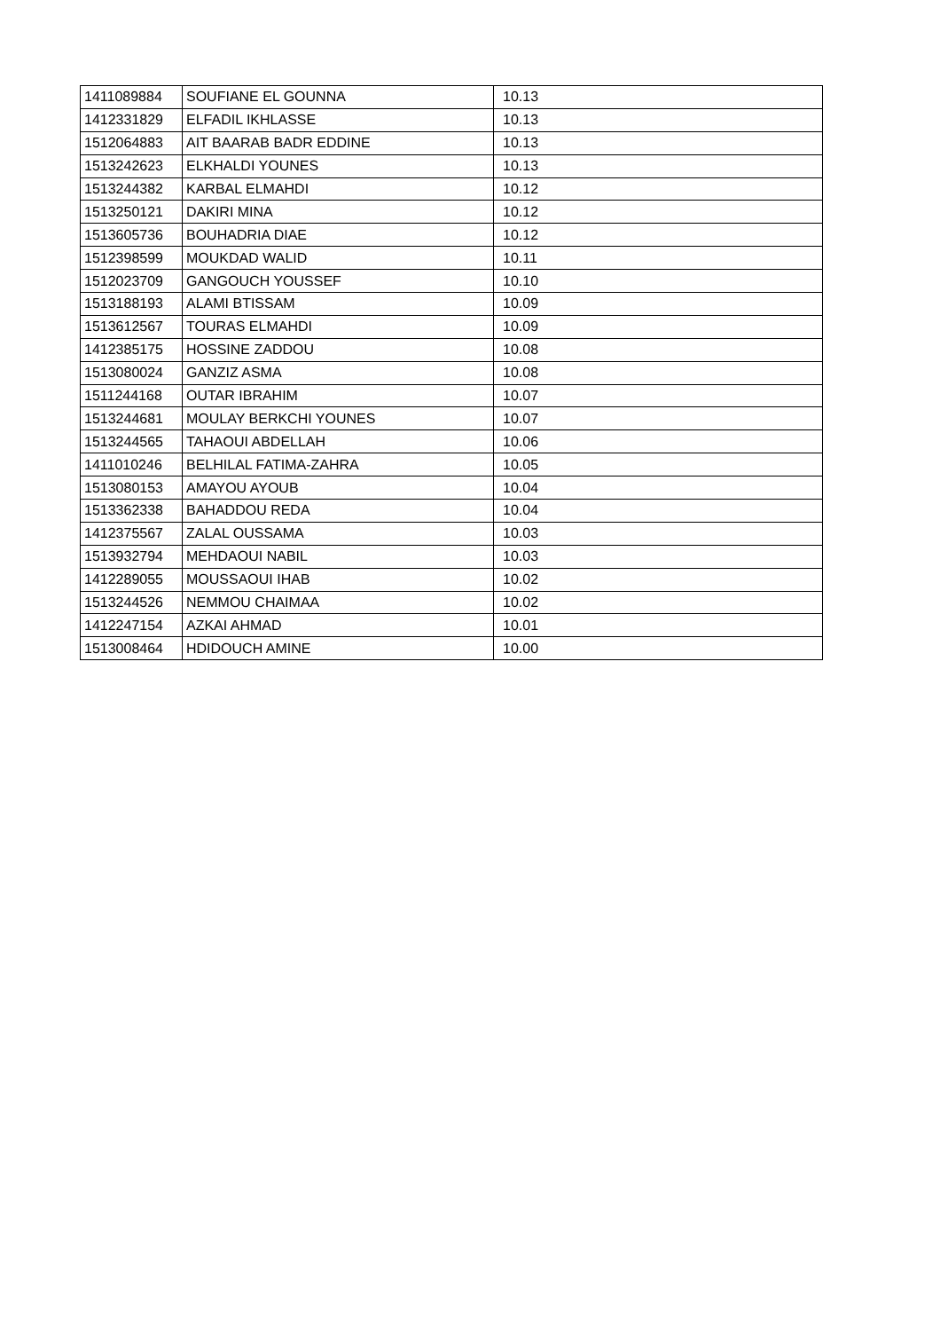| 1411089884 | SOUFIANE EL GOUNNA | 10.13 |
| 1412331829 | ELFADIL IKHLASSE | 10.13 |
| 1512064883 | AIT BAARAB BADR EDDINE | 10.13 |
| 1513242623 | ELKHALDI YOUNES | 10.13 |
| 1513244382 | KARBAL ELMAHDI | 10.12 |
| 1513250121 | DAKIRI MINA | 10.12 |
| 1513605736 | BOUHADRIA DIAE | 10.12 |
| 1512398599 | MOUKDAD WALID | 10.11 |
| 1512023709 | GANGOUCH YOUSSEF | 10.10 |
| 1513188193 | ALAMI BTISSAM | 10.09 |
| 1513612567 | TOURAS ELMAHDI | 10.09 |
| 1412385175 | HOSSINE ZADDOU | 10.08 |
| 1513080024 | GANZIZ ASMA | 10.08 |
| 1511244168 | OUTAR IBRAHIM | 10.07 |
| 1513244681 | MOULAY BERKCHI YOUNES | 10.07 |
| 1513244565 | TAHAOUI ABDELLAH | 10.06 |
| 1411010246 | BELHILAL FATIMA-ZAHRA | 10.05 |
| 1513080153 | AMAYOU AYOUB | 10.04 |
| 1513362338 | BAHADDOU REDA | 10.04 |
| 1412375567 | ZALAL OUSSAMA | 10.03 |
| 1513932794 | MEHDAOUI NABIL | 10.03 |
| 1412289055 | MOUSSAOUI IHAB | 10.02 |
| 1513244526 | NEMMOU CHAIMAA | 10.02 |
| 1412247154 | AZKAI AHMAD | 10.01 |
| 1513008464 | HDIDOUCH AMINE | 10.00 |